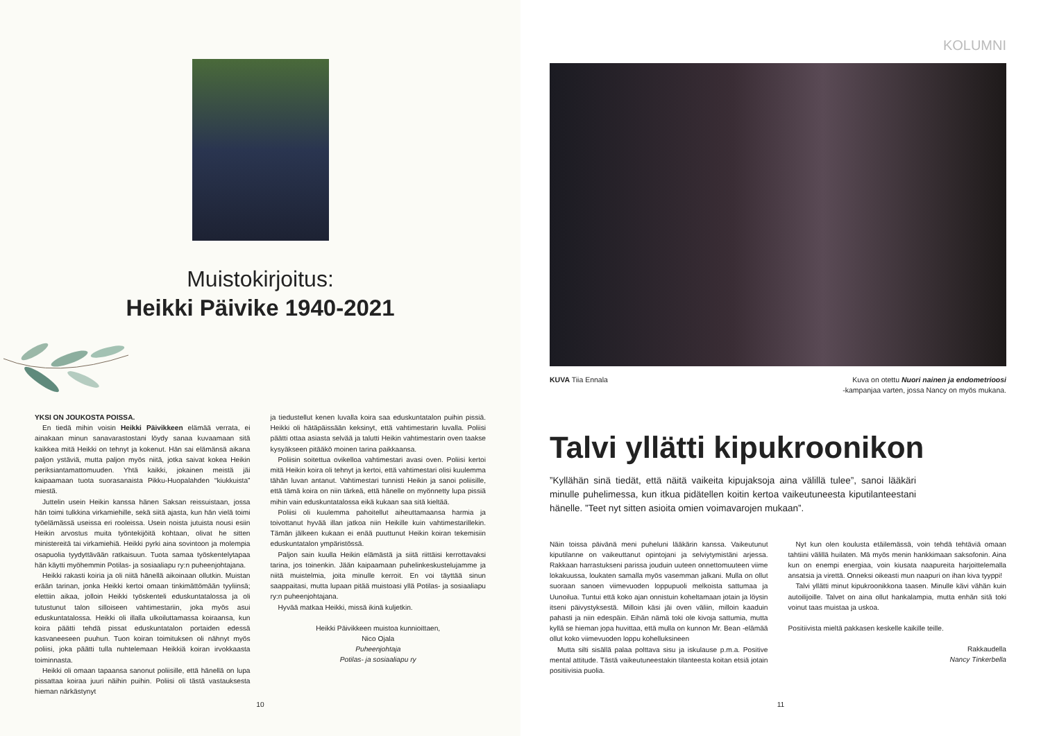Muistokirjoitus:
Heikki Päivike 1940-2021
YKSI ON JOUKOSTA POISSA.
En tiedä mihin voisin Heikki Päivikkeen elämää verrata, ei ainakaan minun sanavarastostani löydy sanaa kuvaamaan sitä kaikkea mitä Heikki on tehnyt ja kokenut. Hän sai elämänsä aikana paljon ystäviä, mutta paljon myös niitä, jotka saivat kokea Heikin periksiantamattomuuden. Yhtä kaikki, jokainen meistä jäi kaipaamaan tuota suorasanaista Pikku-Huopalahden “kiukkuista” miestä.
Juttelin usein Heikin kanssa hänen Saksan reissuistaan, jossa hän toimi tulkkina virkamiehille, sekä siitä ajasta, kun hän vielä toimi työelämässä useissa eri rooleissa. Usein noista jutuista nousi esiin Heikin arvostus muita työntekijöitä kohtaan, olivat he sitten ministereitä tai virkamiehiä. Heikki pyrki aina sovintoon ja molempia osapuolia tyydyttävään ratkaisuun. Tuota samaa työskentelytapaa hän käytti myöhemmin Potilas- ja sosiaaliapu ry:n puheenjohtajana.
Heikki rakasti koiria ja oli niitä hänellä aikoinaan ollutkin. Muistan erään tarinan, jonka Heikki kertoi omaan tinkimättömään tyyliinsä; elettiin aikaa, jolloin Heikki työskenteli eduskuntatalossa ja oli tutustunut talon silloiseen vahtimestariin, joka myös asui eduskuntatalossa. Heikki oli illalla ulkoiluttamassa koiraansa, kun koira päätti tehdä pissat eduskuntatalon portaiden edessä kasvaneeseen puuhun. Tuon koiran toimituksen oli nähnyt myös poliisi, joka päätti tulla nuhtelemaan Heikkiä koiran irvokkaasta toiminnasta.
Heikki oli omaan tapaansa sanonut poliisille, että hänellä on lupa pissattaa koiraa juuri näihin puihin. Poliisi oli tästä vastauksesta hieman närkästynyt
ja tiedustellut kenen luvalla koira saa eduskuntatalon puihin pissiä. Heikki oli hätäpäissään keksinyt, että vahtimestarin luvalla. Poliisi päätti ottaa asiasta selvää ja talutti Heikin vahtimestarin oven taakse kysyäkseen pitääkö moinen tarina paikkaansa.
Poliisin soitettua ovikelloa vahtimestari avasi oven. Poliisi kertoi mitä Heikin koira oli tehnyt ja kertoi, että vahtimestari olisi kuulemma tähän luvan antanut. Vahtimestari tunnisti Heikin ja sanoi poliisille, että tämä koira on niin tärkeä, että hänelle on myönnetty lupa pissiä mihin vain eduskuntatalossa eikä kukaan saa sitä kieltää.
Poliisi oli kuulemma pahoitellut aiheuttamaansa harmia ja toivottanut hyvää illan jatkoa niin Heikille kuin vahtimestarillekin. Tämän jälkeen kukaan ei enää puuttunut Heikin koiran tekemisiin eduskuntatalon ympäristössä.
Paljon sain kuulla Heikin elämästä ja siitä riittäisi kerrottavaksi tarina, jos toinenkin. Jään kaipaamaan puhelinkeskustelujamme ja niitä muistelmia, joita minulle kerroit. En voi täyttää sinun saappaitasi, mutta lupaan pitää muistoasi yllä Potilas- ja sosiaaliapu ry:n puheenjohtajana.
Hyvää matkaa Heikki, missä ikinä kuljetkin.
Heikki Päivikkeen muistoa kunnioittaen,
Nico Ojala
Puheenjohtaja
Potilas- ja sosiaaliapu ry
10
KOLUMNI
KUVA Tiia Ennala Kuva on otettu Nuori nainen ja endometrioosi
-kampanjaa varten, jossa Nancy on myös mukana.
Talvi yllätti kipukroonikon
”Kyllähän sinä tiedät, että näitä vaikeita kipujaksoja aina välillä tulee”, sanoi lääkäri minulle puhelimessa, kun itkua pidätellen koitin kertoa vaikeutuneesta kiputilanteestani hänelle. ”Teet nyt sitten asioita omien voimavarojen mukaan”.
Näin toissa päivänä meni puheluni lääkärin kanssa. Vaikeutunut kiputilanne on vaikeuttanut opintojani ja selviytymistäni arjessa. Rakkaan harrastukseni parissa jouduin uuteen onnettomuuteen viime lokakuussa, loukaten samalla myös vasemman jalkani. Mulla on ollut suoraan sanoen viimevuoden loppupuoli melkoista sattumaa ja Uunoilua. Tuntui että koko ajan onnistuin koheltamaan jotain ja löysin itseni päivystyksestä. Milloin käsi jäi oven väliin, milloin kaaduin pahasti ja niin edespäin. Eihän nämä toki ole kivoja sattumia, mutta kyllä se hieman jopa huvittaa, että mulla on kunnon Mr. Bean -elämää ollut koko viimevuoden loppu kohelluksineen
Mutta silti sisällä palaa polttava sisu ja iskulause p.m.a. Positive mental attitude. Tästä vaikeutuneestakin tilanteesta koitan etsiä jotain positiivisia puolia.
Nyt kun olen koulusta etäilemässä, voin tehdä tehtäviä omaan tahtiini välillä huilaten. Mä myös menin hankkimaan saksofonin. Aina kun on enempi energiaa, voin kiusata naapureita harjoittelemalla ansatsia ja virettä. Onneksi oikeasti mun naapuri on ihan kiva tyyppi!
Talvi yllätti minut kipukroonikkona taasen. Minulle kävi vähän kuin autoilijoille. Talvet on aina ollut hankalampia, mutta enhän sitä toki voinut taas muistaa ja uskoa.
Positiivista mieltä pakkasen keskelle kaikille teille.
Rakkaudella
Nancy Tinkerbella
11